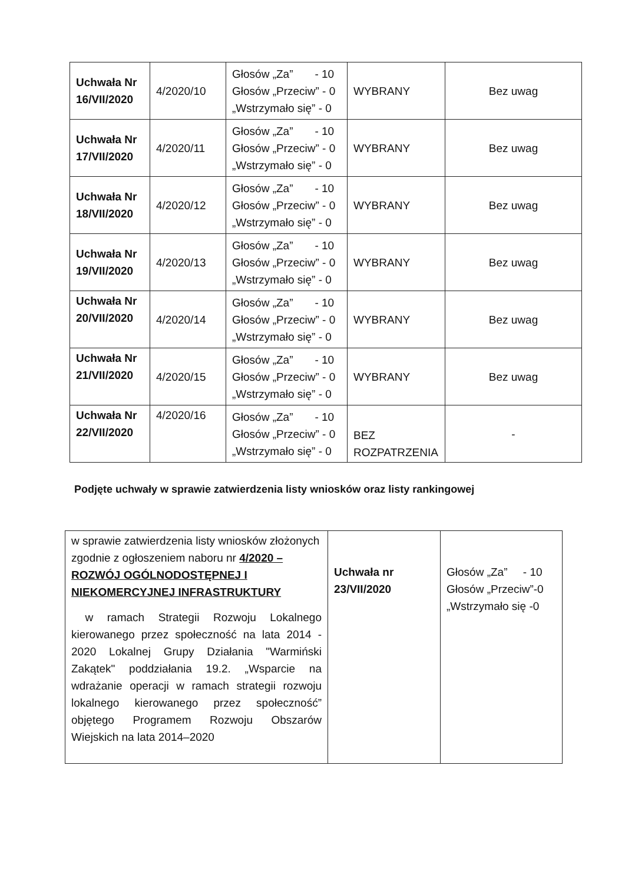| Uchwała Nr 16/VII/2020 | 4/2020/10 | Głosów „Za” - 10 Głosów „Przeciw” - 0 „Wstrzymało się” - 0 | WYBRANY | Bez uwag |
| Uchwała Nr 17/VII/2020 | 4/2020/11 | Głosów „Za” - 10 Głosów „Przeciw” - 0 „Wstrzymało się” - 0 | WYBRANY | Bez uwag |
| Uchwała Nr 18/VII/2020 | 4/2020/12 | Głosów „Za” - 10 Głosów „Przeciw” - 0 „Wstrzymało się” - 0 | WYBRANY | Bez uwag |
| Uchwała Nr 19/VII/2020 | 4/2020/13 | Głosów „Za” - 10 Głosów „Przeciw” - 0 „Wstrzymało się” - 0 | WYBRANY | Bez uwag |
| Uchwała Nr 20/VII/2020 | 4/2020/14 | Głosów „Za” - 10 Głosów „Przeciw” - 0 „Wstrzymało się” - 0 | WYBRANY | Bez uwag |
| Uchwała Nr 21/VII/2020 | 4/2020/15 | Głosów „Za” - 10 Głosów „Przeciw” - 0 „Wstrzymało się” - 0 | WYBRANY | Bez uwag |
| Uchwała Nr 22/VII/2020 | 4/2020/16 | Głosów „Za” - 10 Głosów „Przeciw” - 0 „Wstrzymało się” - 0 | BEZ ROZPATRZENIA | - |
Podjęte uchwały w sprawie zatwierdzenia listy wniosków oraz listy rankingowej
| w sprawie zatwierdzenia listy wniosków złożonych zgodnie z ogłoszeniem naboru nr 4/2020 – ROZWÓJ OGÓLNODOSTĘPNEJ I NIEKOMERCYJNEJ INFRASTRUKTURY w ramach Strategii Rozwoju Lokalnego kierowanego przez społeczność na lata 2014 - 2020 Lokalnej Grupy Działania "Warmiński Zakątek" poddziałania 19.2. „Wsparcie na wdrażanie operacji w ramach strategii rozwoju lokalnego kierowanego przez społeczność” objętego Programem Rozwoju Obszarów Wiejskich na lata 2014–2020 | Uchwała nr 23/VII/2020 | Głosów „Za” - 10 Głosów „Przeciw”-0 „Wstrzymało się -0 |